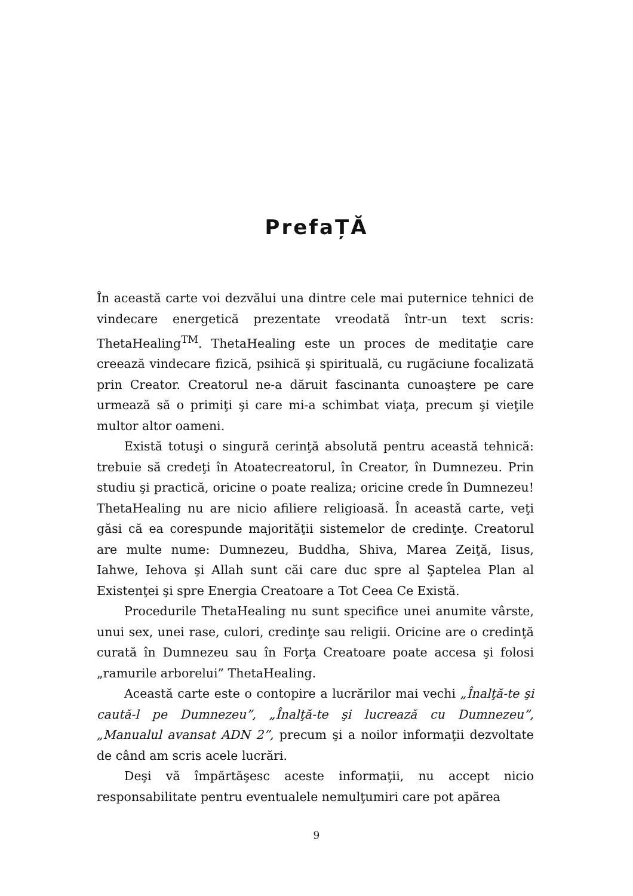PrefaȚĂ
În această carte voi dezvălui una dintre cele mai puternice tehnici de vindecare energetică prezentate vreodată într-un text scris: ThetaHealing<sup>TM</sup>. ThetaHealing este un proces de meditaţie care creează vindecare fizică, psihică şi spirituală, cu rugăciune focalizată prin Creator. Creatorul ne-a dăruit fascinanta cunoaştere pe care urmează să o primiţi şi care mi-a schimbat viaţa, precum şi vieţile multor altor oameni.
Există totuşi o singură cerinţă absolută pentru această tehnică: trebuie să credeţi în Atoatecreatorul, în Creator, în Dumnezeu. Prin studiu şi practică, oricine o poate realiza; oricine crede în Dumnezeu! ThetaHealing nu are nicio afiliere religioasă. În această carte, veţi găsi că ea corespunde majorităţii sistemelor de credinţe. Creatorul are multe nume: Dumnezeu, Buddha, Shiva, Marea Zeiţă, Iisus, Iahwe, Iehova şi Allah sunt căi care duc spre al Şaptelea Plan al Existenţei şi spre Energia Creatoare a Tot Ceea Ce Există.
Procedurile ThetaHealing nu sunt specifice unei anumite vârste, unui sex, unei rase, culori, credinţe sau religii. Oricine are o credinţă curată în Dumnezeu sau în Forţa Creatoare poate accesa şi folosi „ramurile arborelui” ThetaHealing.
Această carte este o contopire a lucrărilor mai vechi „Înalţă-te şi caută-l pe Dumnezeu”, „Înalţă-te şi lucrează cu Dumnezeu”, „Manualul avansat ADN 2”, precum şi a noilor informaţii dezvoltate de când am scris acele lucrări.
Deşi vă împărtăşesc aceste informaţii, nu accept nicio responsabilitate pentru eventualele nemulţumiri care pot apărea
9